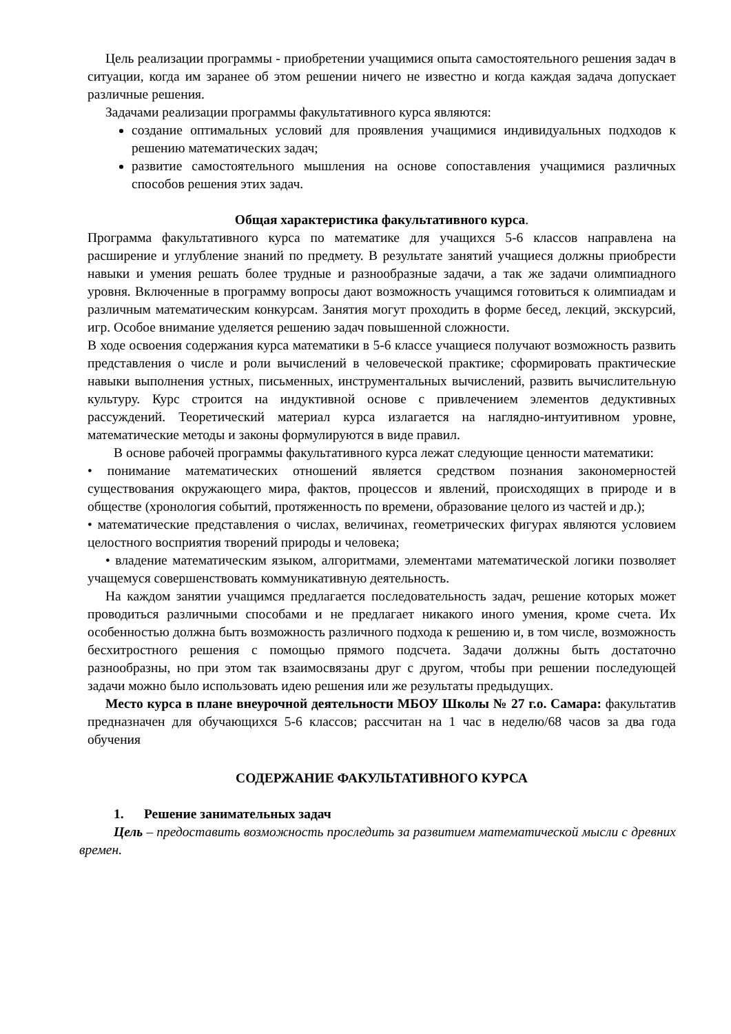Цель реализации программы - приобретении учащимися опыта самостоятельного решения задач в ситуации, когда им заранее об этом решении ничего не известно и когда каждая задача допускает различные решения.
Задачами реализации программы факультативного курса являются:
создание оптимальных условий для проявления учащимися индивидуальных подходов к решению математических задач;
развитие самостоятельного мышления на основе сопоставления учащимися различных способов решения этих задач.
Общая характеристика факультативного курса.
Программа факультативного курса по математике для учащихся 5-6 классов направлена на расширение и углубление знаний по предмету. В результате занятий учащиеся должны приобрести навыки и умения решать более трудные и разнообразные задачи, а так же задачи олимпиадного уровня. Включенные в программу вопросы дают возможность учащимся готовиться к олимпиадам и различным математическим конкурсам. Занятия могут проходить в форме бесед, лекций, экскурсий, игр. Особое внимание уделяется решению задач повышенной сложности.
В ходе освоения содержания курса математики в 5-6 классе учащиеся получают возможность развить представления о числе и роли вычислений в человеческой практике; сформировать практические навыки выполнения устных, письменных, инструментальных вычислений, развить вычислительную культуру. Курс строится на индуктивной основе с привлечением элементов дедуктивных рассуждений. Теоретический материал курса излагается на наглядно-интуитивном уровне, математические методы и законы формулируются в виде правил.
В основе рабочей программы факультативного курса лежат следующие ценности математики:
• понимание математических отношений является средством познания закономерностей существования окружающего мира, фактов, процессов и явлений, происходящих в природе и в обществе (хронология событий, протяженность по времени, образование целого из частей и др.);
• математические представления о числах, величинах, геометрических фигурах являются условием целостного восприятия творений природы и человека;
• владение математическим языком, алгоритмами, элементами математической логики позволяет учащемуся совершенствовать коммуникативную деятельность.
На каждом занятии учащимся предлагается последовательность задач, решение которых может проводиться различными способами и не предлагает никакого иного умения, кроме счета. Их особенностью должна быть возможность различного подхода к решению и, в том числе, возможность бесхитростного решения с помощью прямого подсчета. Задачи должны быть достаточно разнообразны, но при этом так взаимосвязаны друг с другом, чтобы при решении последующей задачи можно было использовать идею решения или же результаты предыдущих.
Место курса в плане внеурочной деятельности МБОУ Школы № 27 г.о. Самара: факультатив предназначен для обучающихся 5-6 классов; рассчитан на 1 час в неделю/68 часов за два года обучения
СОДЕРЖАНИЕ ФАКУЛЬТАТИВНОГО КУРСА
1. Решение занимательных задач
Цель – предоставить возможность проследить за развитием математической мысли с древних времен.